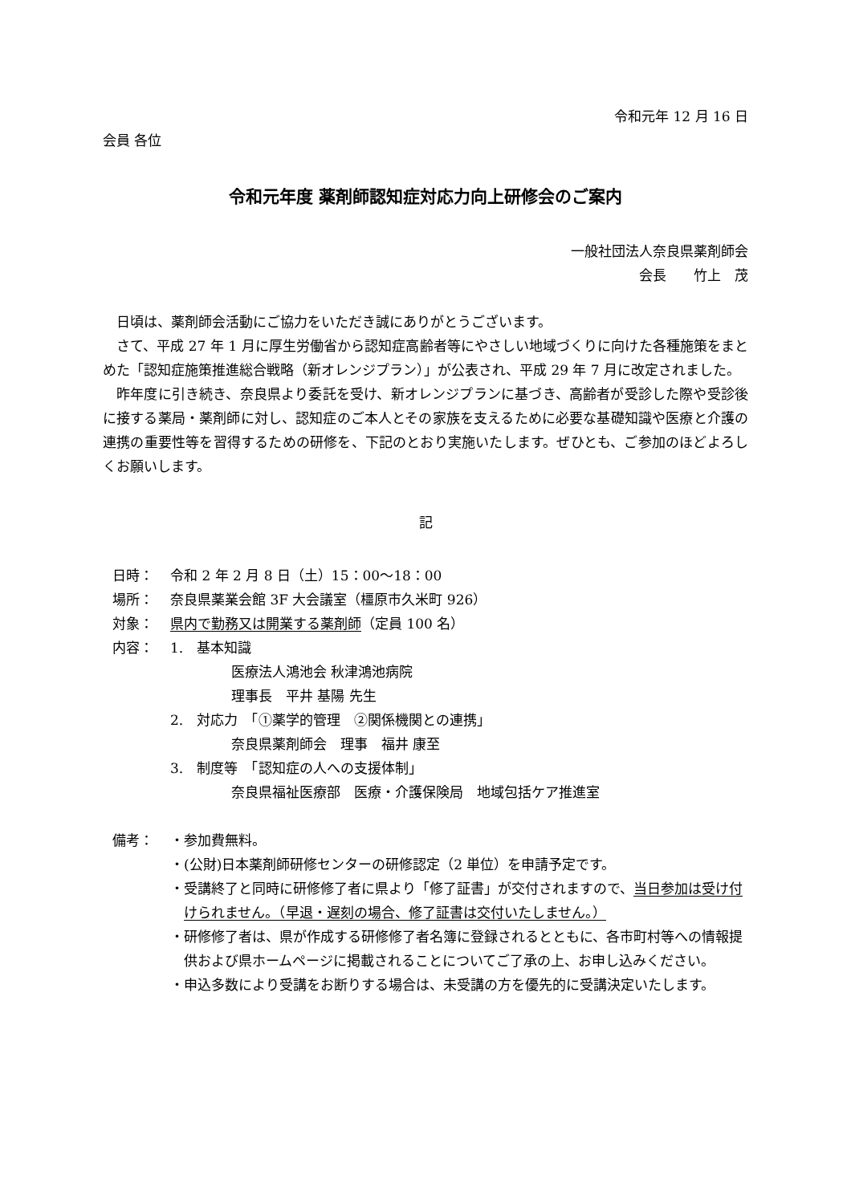令和元年 12 月 16 日
会員 各位
令和元年度 薬剤師認知症対応力向上研修会のご案内
一般社団法人奈良県薬剤師会
会長　　竹上　茂
日頃は、薬剤師会活動にご協力をいただき誠にありがとうございます。
さて、平成 27 年 1 月に厚生労働省から認知症高齢者等にやさしい地域づくりに向けた各種施策をまとめた「認知症施策推進総合戦略（新オレンジプラン）」が公表され、平成 29 年 7 月に改定されました。
昨年度に引き続き、奈良県より委託を受け、新オレンジプランに基づき、高齢者が受診した際や受診後に接する薬局・薬剤師に対し、認知症のご本人とその家族を支えるために必要な基礎知識や医療と介護の連携の重要性等を習得するための研修を、下記のとおり実施いたします。ぜひとも、ご参加のほどよろしくお願いします。
記
日時： 令和 2 年 2 月 8 日（土）15：00～18：00
場所： 奈良県薬業会館 3F 大会議室（橿原市久米町 926）
対象： 県内で勤務又は開業する薬剤師（定員 100 名）
内容： 1.　基本知識
医療法人鴻池会 秋津鴻池病院
理事長　平井 基陽 先生
2.　対応力　「①薬学的管理　②関係機関との連携」
奈良県薬剤師会　理事　福井 康至
3.　制度等　「認知症の人への支援体制」
奈良県福祉医療部　医療・介護保険局　地域包括ケア推進室
備考： ・参加費無料。
・(公財)日本薬剤師研修センターの研修認定（2 単位）を申請予定です。
・受講終了と同時に研修修了者に県より「修了証書」が交付されますので、当日参加は受け付けられません。（早退・遅刻の場合、修了証書は交付いたしません。）
・研修修了者は、県が作成する研修修了者名簿に登録されるとともに、各市町村等への情報提供および県ホームページに掲載されることについてご了承の上、お申し込みください。
・申込多数により受講をお断りする場合は、未受講の方を優先的に受講決定いたします。